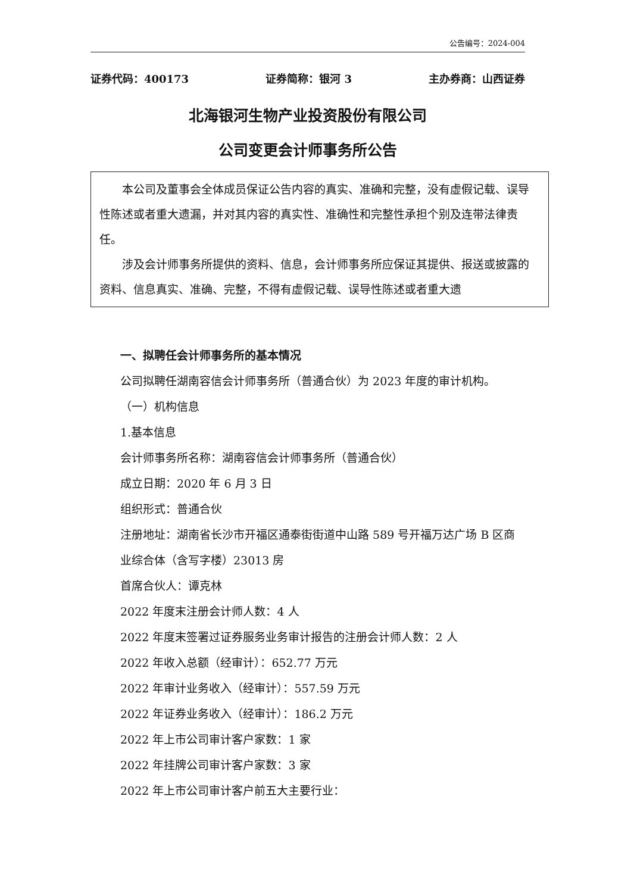公告编号：2024-004
证券代码：400173 证券简称：银河 3 主办券商：山西证券
北海银河生物产业投资股份有限公司
公司变更会计师事务所公告
本公司及董事会全体成员保证公告内容的真实、准确和完整，没有虚假记载、误导性陈述或者重大遗漏，并对其内容的真实性、准确性和完整性承担个别及连带法律责任。
涉及会计师事务所提供的资料、信息，会计师事务所应保证其提供、报送或披露的资料、信息真实、准确、完整，不得有虚假记载、误导性陈述或者重大遗
一、拟聘任会计师事务所的基本情况
公司拟聘任湖南容信会计师事务所（普通合伙）为 2023 年度的审计机构。
（一）机构信息
1.基本信息
会计师事务所名称：湖南容信会计师事务所（普通合伙）
成立日期：2020 年 6 月 3 日
组织形式：普通合伙
注册地址：湖南省长沙市开福区通泰街街道中山路 589 号开福万达广场 B 区商业综合体（含写字楼）23013 房
首席合伙人：谭克林
2022 年度末注册会计师人数：4 人
2022 年度末签署过证券服务业务审计报告的注册会计师人数：2 人
2022 年收入总额（经审计）：652.77 万元
2022 年审计业务收入（经审计）：557.59 万元
2022 年证券业务收入（经审计）：186.2 万元
2022 年上市公司审计客户家数：1 家
2022 年挂牌公司审计客户家数：3 家
2022 年上市公司审计客户前五大主要行业：